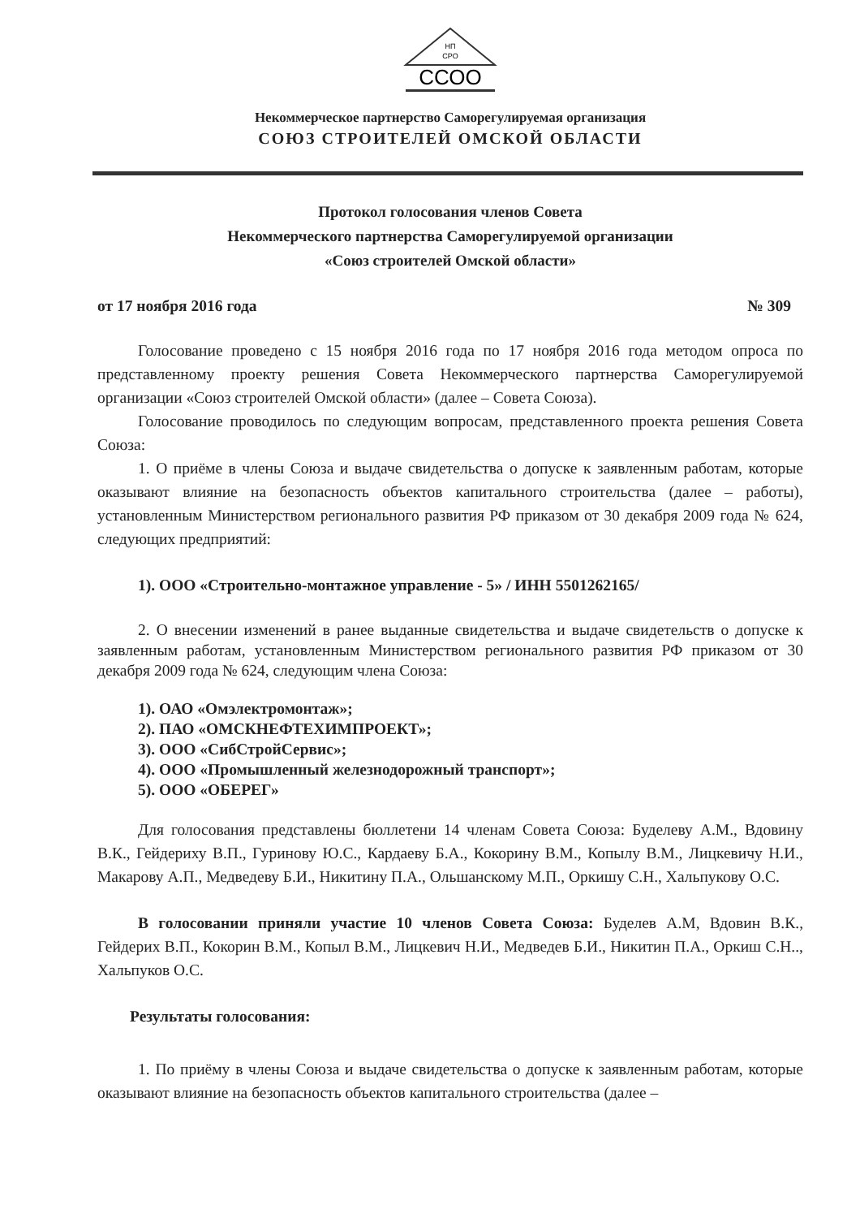НП
СРО
ССОО
Некоммерческое партнерство Саморегулируемая организация
СОЮЗ СТРОИТЕЛЕЙ ОМСКОЙ ОБЛАСТИ
Протокол голосования членов Совета
Некоммерческого партнерства Саморегулируемой организации
«Союз строителей Омской области»
от 17 ноября 2016 года № 309
Голосование проведено с 15 ноября 2016 года по 17 ноября 2016 года методом опроса по представленному проекту решения Совета Некоммерческого партнерства Саморегулируемой организации «Союз строителей Омской области» (далее – Совета Союза).
Голосование проводилось по следующим вопросам, представленного проекта решения Совета Союза:
1. О приёме в члены Союза и выдаче свидетельства о допуске к заявленным работам, которые оказывают влияние на безопасность объектов капитального строительства (далее – работы), установленным Министерством регионального развития РФ приказом от 30 декабря 2009 года № 624, следующих предприятий:
1). ООО «Строительно-монтажное управление - 5» / ИНН 5501262165/
2. О внесении изменений в ранее выданные свидетельства и выдаче свидетельств о допуске к заявленным работам, установленным Министерством регионального развития РФ приказом от 30 декабря 2009 года № 624, следующим члена Союза:
1). ОАО «Омэлектромонтаж»;
2). ПАО «ОМСКНЕФТЕХИМПРОЕКТ»;
3). ООО «СибСтройСервис»;
4). ООО «Промышленный железнодорожный транспорт»;
5). ООО «ОБЕРЕГ»
Для голосования представлены бюллетени 14 членам Совета Союза: Буделеву А.М., Вдовину В.К., Гейдериху В.П., Гуринову Ю.С., Кардаеву Б.А., Кокорину В.М., Копылу В.М., Лицкевичу Н.И., Макарову А.П., Медведеву Б.И., Никитину П.А., Ольшанскому М.П., Оркишу С.Н., Хальпукову О.С.
В голосовании приняли участие 10 членов Совета Союза: Буделев А.М, Вдовин В.К., Гейдерих В.П., Кокорин В.М., Копыл В.М., Лицкевич Н.И., Медведев Б.И., Никитин П.А., Оркиш С.Н.., Хальпуков О.С.
Результаты голосования:
1. По приёму в члены Союза и выдаче свидетельства о допуске к заявленным работам, которые оказывают влияние на безопасность объектов капитального строительства (далее –